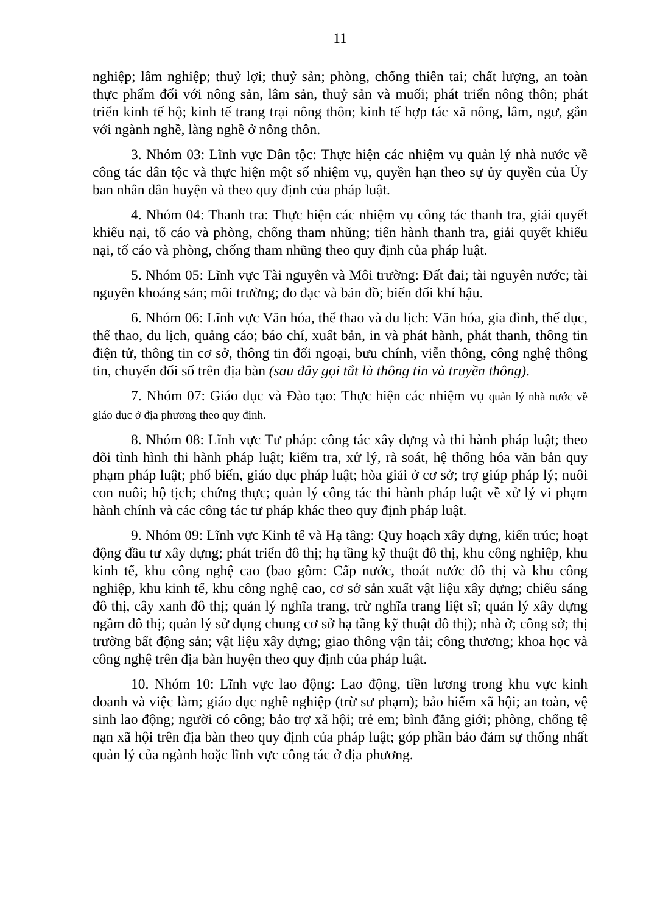11
nghiệp; lâm nghiệp; thuỷ lợi; thuỷ sản; phòng, chống thiên tai; chất lượng, an toàn thực phẩm đối với nông sản, lâm sản, thuỷ sản và muối; phát triển nông thôn; phát triển kinh tế hộ; kinh tế trang trại nông thôn; kinh tế hợp tác xã nông, lâm, ngư, gắn với ngành nghề, làng nghề ở nông thôn.
3. Nhóm 03: Lĩnh vực Dân tộc: Thực hiện các nhiệm vụ quản lý nhà nước về công tác dân tộc và thực hiện một số nhiệm vụ, quyền hạn theo sự ủy quyền của Ủy ban nhân dân huyện và theo quy định của pháp luật.
4. Nhóm 04: Thanh tra: Thực hiện các nhiệm vụ công tác thanh tra, giải quyết khiếu nại, tố cáo và phòng, chống tham nhũng; tiến hành thanh tra, giải quyết khiếu nại, tố cáo và phòng, chống tham nhũng theo quy định của pháp luật.
5. Nhóm 05: Lĩnh vực Tài nguyên và Môi trường: Đất đai; tài nguyên nước; tài nguyên khoáng sản; môi trường; đo đạc và bản đồ; biến đổi khí hậu.
6. Nhóm 06: Lĩnh vực Văn hóa, thể thao và du lịch: Văn hóa, gia đình, thể dục, thể thao, du lịch, quảng cáo; báo chí, xuất bản, in và phát hành, phát thanh, thông tin điện tử, thông tin cơ sở, thông tin đối ngoại, bưu chính, viễn thông, công nghệ thông tin, chuyển đổi số trên địa bàn (sau đây gọi tắt là thông tin và truyền thông).
7. Nhóm 07: Giáo dục và Đào tạo: Thực hiện các nhiệm vụ quản lý nhà nước về giáo dục ở địa phương theo quy định.
8. Nhóm 08: Lĩnh vực Tư pháp: công tác xây dựng và thi hành pháp luật; theo dõi tình hình thi hành pháp luật; kiểm tra, xử lý, rà soát, hệ thống hóa văn bản quy phạm pháp luật; phổ biến, giáo dục pháp luật; hòa giải ở cơ sở; trợ giúp pháp lý; nuôi con nuôi; hộ tịch; chứng thực; quản lý công tác thi hành pháp luật về xử lý vi phạm hành chính và các công tác tư pháp khác theo quy định pháp luật.
9. Nhóm 09: Lĩnh vực Kinh tế và Hạ tầng: Quy hoạch xây dựng, kiến trúc; hoạt động đầu tư xây dựng; phát triển đô thị; hạ tầng kỹ thuật đô thị, khu công nghiệp, khu kinh tế, khu công nghệ cao (bao gồm: Cấp nước, thoát nước đô thị và khu công nghiệp, khu kinh tế, khu công nghệ cao, cơ sở sản xuất vật liệu xây dựng; chiếu sáng đô thị, cây xanh đô thị; quản lý nghĩa trang, trừ nghĩa trang liệt sĩ; quản lý xây dựng ngầm đô thị; quản lý sử dụng chung cơ sở hạ tầng kỹ thuật đô thị); nhà ở; công sở; thị trường bất động sản; vật liệu xây dựng; giao thông vận tải; công thương; khoa học và công nghệ trên địa bàn huyện theo quy định của pháp luật.
10. Nhóm 10: Lĩnh vực lao động: Lao động, tiền lương trong khu vực kinh doanh và việc làm; giáo dục nghề nghiệp (trừ sư phạm); bảo hiểm xã hội; an toàn, vệ sinh lao động; người có công; bảo trợ xã hội; trẻ em; bình đẳng giới; phòng, chống tệ nạn xã hội trên địa bàn theo quy định của pháp luật; góp phần bảo đảm sự thống nhất quản lý của ngành hoặc lĩnh vực công tác ở địa phương.